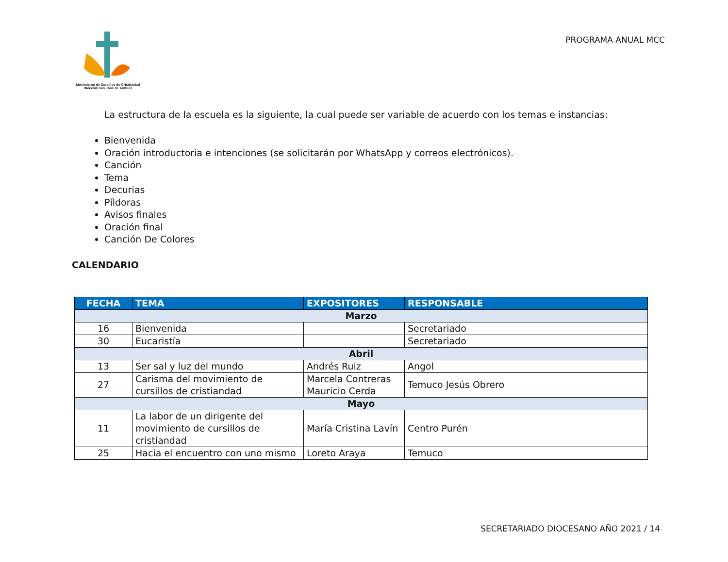Movimiento de Cursillos de Cristiandad
Diócesis San José de Temuco
PROGRAMA ANUAL MCC
La estructura de la escuela es la siguiente, la cual puede ser variable de acuerdo con los temas e instancias:
Bienvenida
Oración introductoria e intenciones (se solicitarán por WhatsApp y correos electrónicos).
Canción
Tema
Decurias
Píldoras
Avisos finales
Oración final
Canción De Colores
CALENDARIO
| FECHA | TEMA | EXPOSITORES | RESPONSABLE |
| --- | --- | --- | --- |
| Marzo | | | |
| 16 | Bienvenida | | Secretariado |
| 30 | Eucaristía | | Secretariado |
| Abril | | | |
| 13 | Ser sal y luz del mundo | Andrés Ruiz | Angol |
| 27 | Carisma del movimiento de cursillos de cristiandad | Marcela Contreras Mauricio Cerda | Temuco Jesús Obrero |
| Mayo | | | |
| 11 | La labor de un dirigente del movimiento de cursillos de cristiandad | María Cristina Lavín | Centro Purén |
| 25 | Hacia el encuentro con uno mismo | Loreto Araya | Temuco |
SECRETARIADO DIOCESANO AÑO 2021 / 14